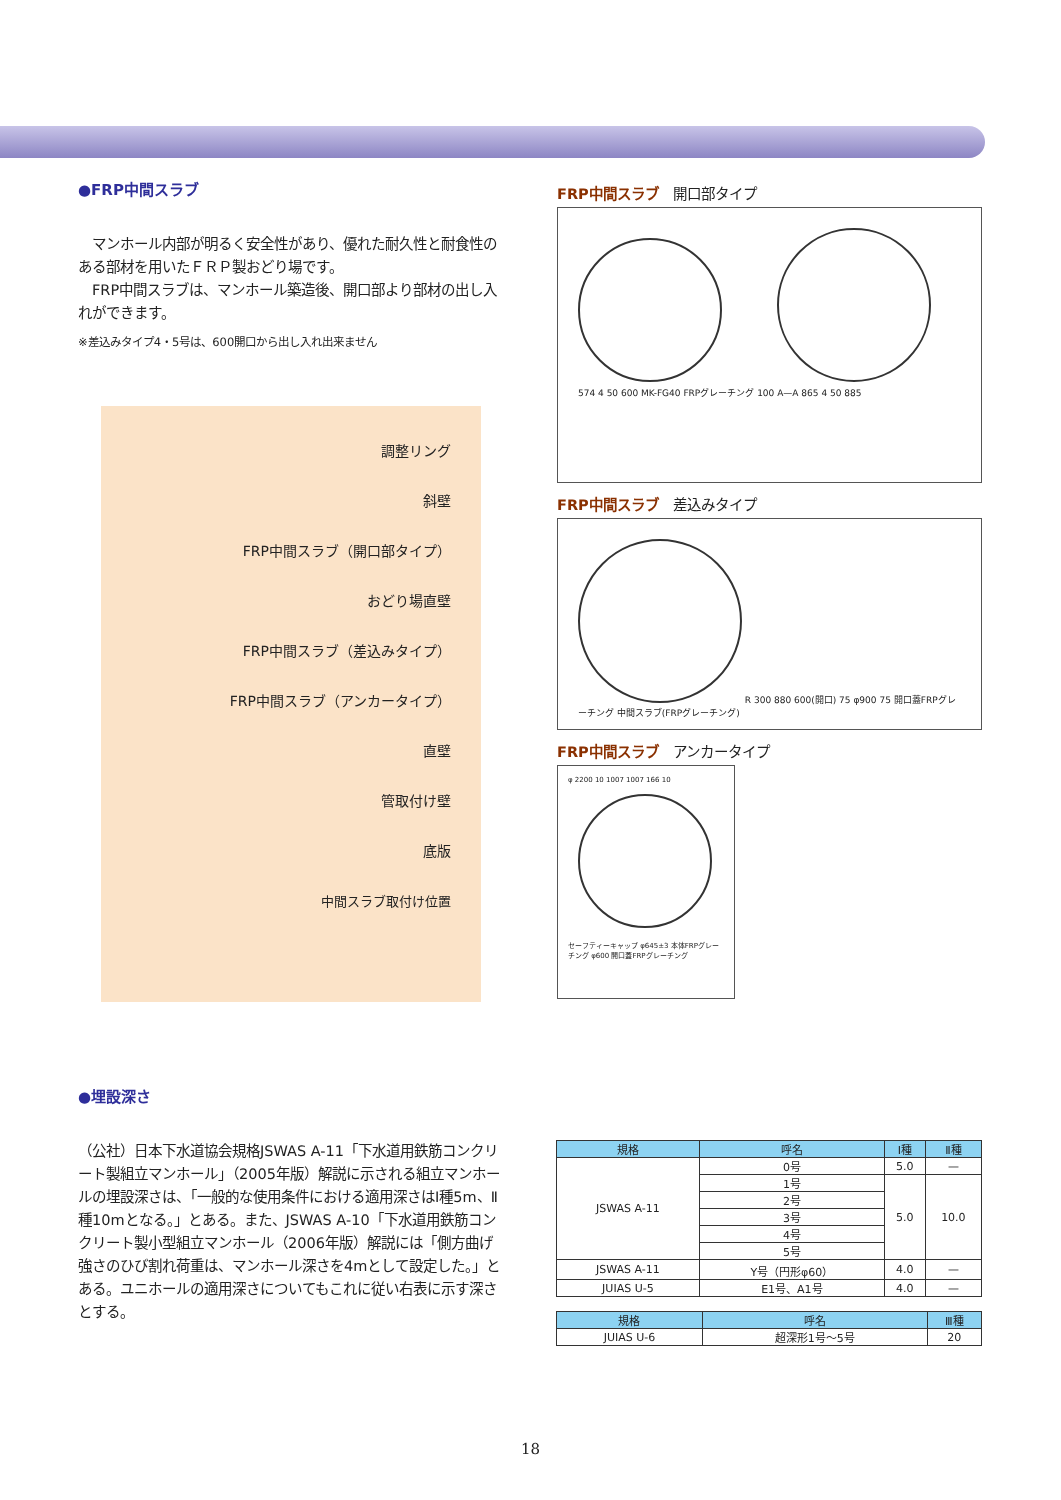●FRP中間スラブ
　マンホール内部が明るく安全性があり、優れた耐久性と耐食性のある部材を用いたＦＲＰ製おどり場です。
　FRP中間スラブは、マンホール築造後、開口部より部材の出し入れができます。
※差込みタイプ4・5号は、600開口から出し入れ出来ません
調整リング
斜壁
FRP中間スラブ（開口部タイプ）
おどり場直壁
FRP中間スラブ（差込みタイプ）
FRP中間スラブ（アンカータイプ）
直壁
管取付け壁
底版
中間スラブ取付け位置
FRP中間スラブ 開口部タイプ
574 4 50 600 MK-FG40 FRPグレーチング 100 A—A 865 4 50 885
FRP中間スラブ 差込みタイプ
R 300 880 600(開口) 75 φ900 75 開口蓋FRPグレーチング 中間スラブ(FRPグレーチング)
FRP中間スラブ アンカータイプ
φ 2200 10 1007 1007 166 10
セーフティーキャップ φ645±3 本体FRPグレーチング φ600 開口蓋FRPグレーチング
●埋設深さ
（公社）日本下水道協会規格JSWAS A-11「下水道用鉄筋コンクリート製組立マンホール」（2005年版）解説に示される組立マンホールの埋設深さは、「一般的な使用条件における適用深さはⅠ種5m、Ⅱ種10mとなる。」とある。また、JSWAS A-10「下水道用鉄筋コンクリート製小型組立マンホール（2006年版）解説には「側方曲げ強さのひび割れ荷重は、マンホール深さを4mとして設定した。」とある。ユニホールの適用深さについてもこれに従い右表に示す深さとする。
| 規格 | 呼名 | Ⅰ種 | Ⅱ種 |
| --- | --- | --- | --- |
| JSWAS A-11 | 0号 | 5.0 | — |
| | 1号 | 5.0 | 10.0 |
| | 2号 | | |
| | 3号 | | |
| | 4号 | | |
| | 5号 | | |
| JSWAS A-11 | Y号（円形φ60） | 4.0 | — |
| JUIAS U-5 | E1号、A1号 | 4.0 | — |
| 規格 | 呼名 | Ⅲ種 |
| --- | --- | --- |
| JUIAS U-6 | 超深形1号～5号 | 20 |
18